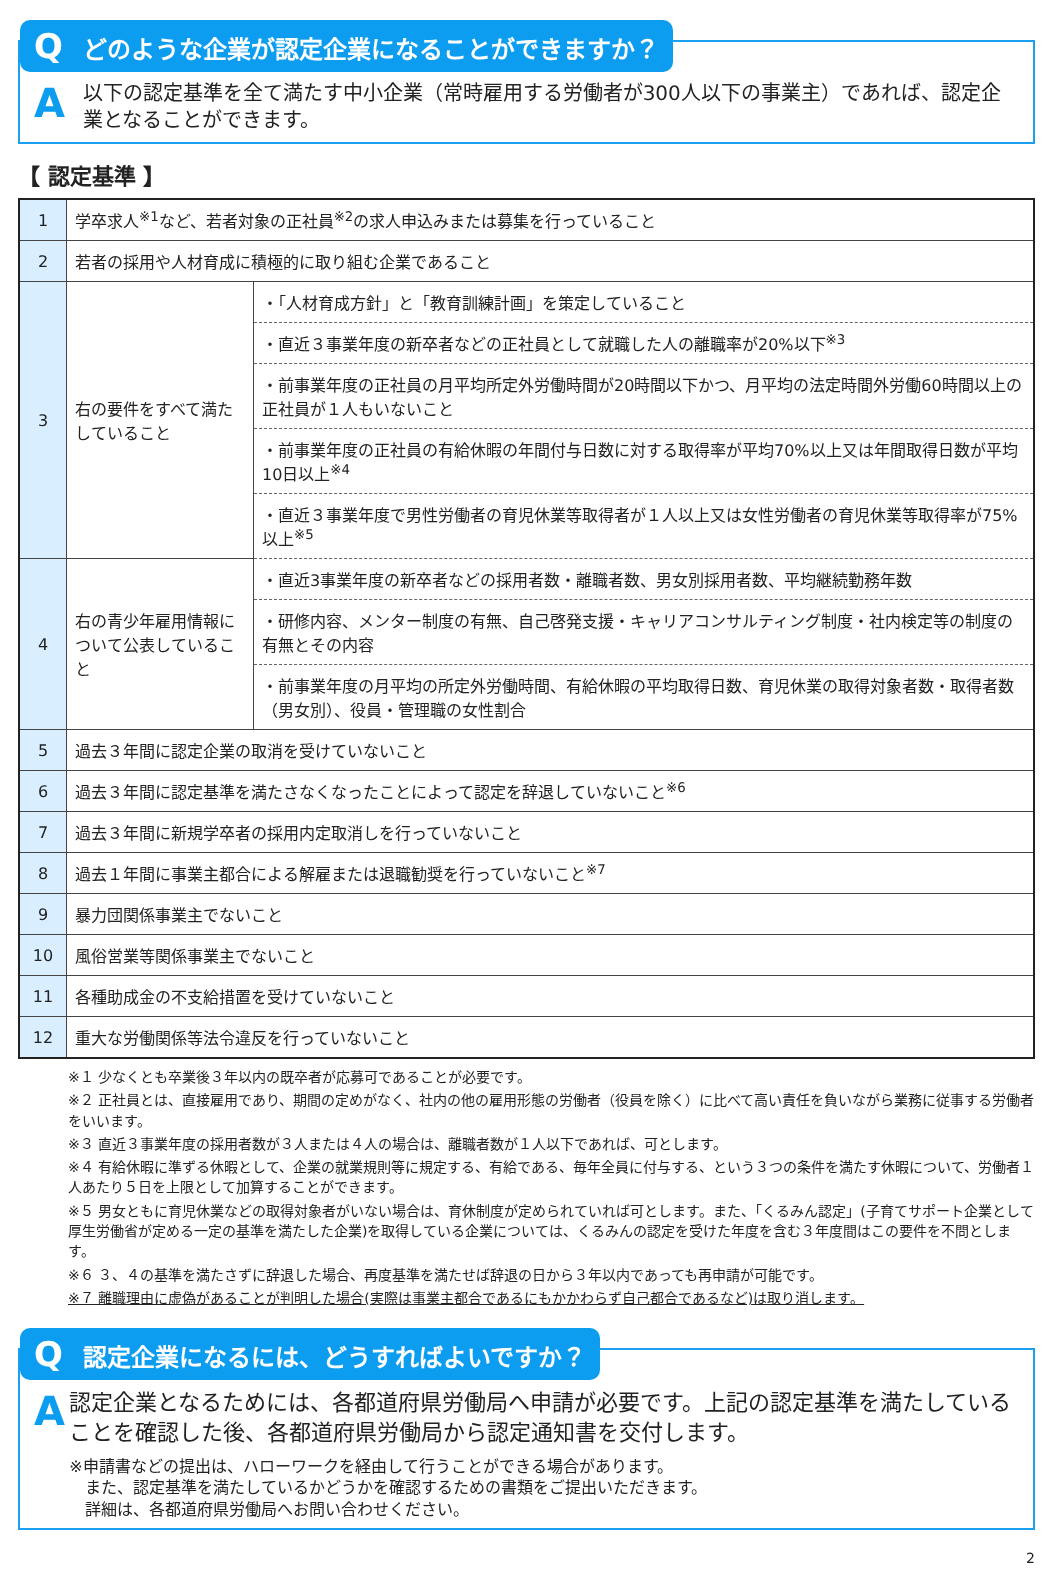Qどのような企業が認定企業になることができますか？
A
以下の認定基準を全て満たす中小企業（常時雇用する労働者が300人以下の事業主）であれば、認定企業となることができます。
【 認定基準 】
| 1 | 学卒求人<sup>※1</sup>など、若者対象の正社員<sup>※2</sup>の求人申込みまたは募集を行っていること | |
| 2 | 若者の採用や人材育成に積極的に取り組む企業であること | |
| 3 | 右の要件をすべて満たしていること | ・「人材育成方針」と「教育訓練計画」を策定していること |
| | | ・直近３事業年度の新卒者などの正社員として就職した人の離職率が20%以下<sup>※3</sup> |
| | | ・前事業年度の正社員の月平均所定外労働時間が20時間以下かつ、月平均の法定時間外労働60時間以上の正社員が１人もいないこと |
| | | ・前事業年度の正社員の有給休暇の年間付与日数に対する取得率が平均70%以上又は年間取得日数が平均10日以上<sup>※4</sup> |
| | | ・直近３事業年度で男性労働者の育児休業等取得者が１人以上又は女性労働者の育児休業等取得率が75%以上<sup>※5</sup> |
| 4 | 右の青少年雇用情報について公表していること | ・直近3事業年度の新卒者などの採用者数・離職者数、男女別採用者数、平均継続勤務年数 |
| | | ・研修内容、メンター制度の有無、自己啓発支援・キャリアコンサルティング制度・社内検定等の制度の有無とその内容 |
| | | ・前事業年度の月平均の所定外労働時間、有給休暇の平均取得日数、育児休業の取得対象者数・取得者数（男女別）、役員・管理職の女性割合 |
| 5 | 過去３年間に認定企業の取消を受けていないこと | |
| 6 | 過去３年間に認定基準を満たさなくなったことによって認定を辞退していないこと<sup>※6</sup> | |
| 7 | 過去３年間に新規学卒者の採用内定取消しを行っていないこと | |
| 8 | 過去１年間に事業主都合による解雇または退職勧奨を行っていないこと<sup>※7</sup> | |
| 9 | 暴力団関係事業主でないこと | |
| 10 | 風俗営業等関係事業主でないこと | |
| 11 | 各種助成金の不支給措置を受けていないこと | |
| 12 | 重大な労働関係等法令違反を行っていないこと | |
※１ 少なくとも卒業後３年以内の既卒者が応募可であることが必要です。
※２ 正社員とは、直接雇用であり、期間の定めがなく、社内の他の雇用形態の労働者（役員を除く）に比べて高い責任を負いながら業務に従事する労働者をいいます。
※３ 直近３事業年度の採用者数が３人または４人の場合は、離職者数が１人以下であれば、可とします。
※４ 有給休暇に準ずる休暇として、企業の就業規則等に規定する、有給である、毎年全員に付与する、という３つの条件を満たす休暇について、労働者１人あたり５日を上限として加算することができます。
※５ 男女ともに育児休業などの取得対象者がいない場合は、育休制度が定められていれば可とします。また、「くるみん認定」(子育てサポート企業として厚生労働省が定める一定の基準を満たした企業)を取得している企業については、くるみんの認定を受けた年度を含む３年度間はこの要件を不問とします。
※６ ３、４の基準を満たさずに辞退した場合、再度基準を満たせば辞退の日から３年以内であっても再申請が可能です。
※７ 離職理由に虚偽があることが判明した場合(実際は事業主都合であるにもかかわらず自己都合であるなど)は取り消します。
Q認定企業になるには、どうすればよいですか？
A
認定企業となるためには、各都道府県労働局へ申請が必要です。上記の認定基準を満たしていることを確認した後、各都道府県労働局から認定通知書を交付します。
※申請書などの提出は、ハローワークを経由して行うことができる場合があります。
　また、認定基準を満たしているかどうかを確認するための書類をご提出いただきます。
　詳細は、各都道府県労働局へお問い合わせください。
2